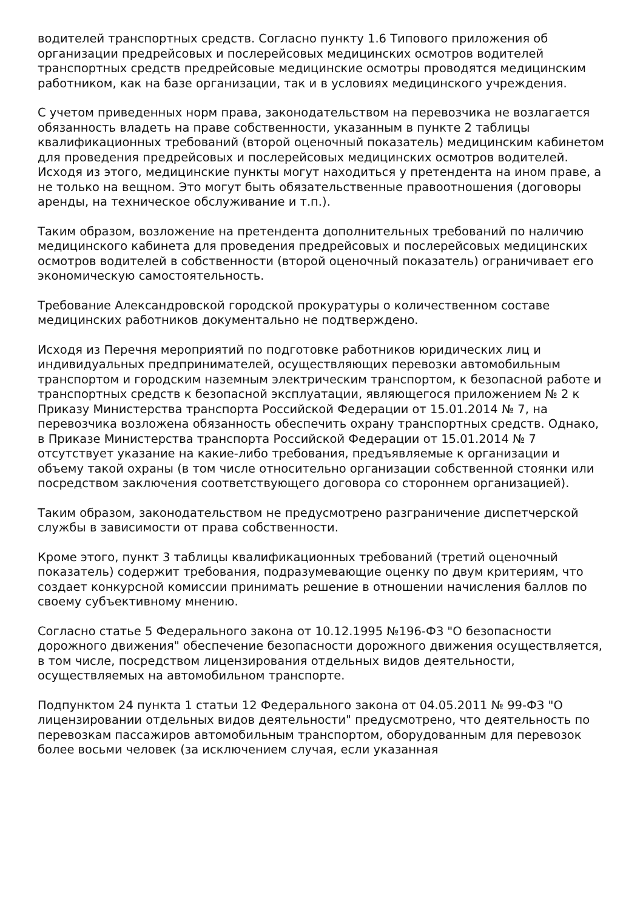водителей транспортных средств. Согласно пункту 1.6 Типового приложения об организации предрейсовых и послерейсовых медицинских осмотров водителей транспортных средств предрейсовые медицинские осмотры проводятся медицинским работником, как на базе организации, так и в условиях медицинского учреждения.
С учетом приведенных норм права, законодательством на перевозчика не возлагается обязанность владеть на праве собственности, указанным в пункте 2 таблицы квалификационных требований (второй оценочный показатель) медицинским кабинетом для проведения предрейсовых и послерейсовых медицинских осмотров водителей. Исходя из этого, медицинские пункты могут находиться у претендента на ином праве, а не только на вещном. Это могут быть обязательственные правоотношения (договоры аренды, на техническое обслуживание и т.п.).
Таким образом, возложение на претендента дополнительных требований по наличию медицинского кабинета для проведения предрейсовых и послерейсовых медицинских осмотров водителей в собственности (второй оценочный показатель) ограничивает его экономическую самостоятельность.
Требование Александровской городской прокуратуры о количественном составе медицинских работников документально не подтверждено.
Исходя из Перечня мероприятий по подготовке работников юридических лиц и индивидуальных предпринимателей, осуществляющих перевозки автомобильным транспортом и городским наземным электрическим транспортом, к безопасной работе и транспортных средств к безопасной эксплуатации, являющегося приложением № 2 к Приказу Министерства транспорта Российской Федерации от 15.01.2014 № 7, на перевозчика возложена обязанность обеспечить охрану транспортных средств. Однако, в Приказе Министерства транспорта Российской Федерации от 15.01.2014 № 7 отсутствует указание на какие-либо требования, предъявляемые к организации и объему такой охраны (в том числе относительно организации собственной стоянки или посредством заключения соответствующего договора со стороннем организацией).
Таким образом, законодательством не предусмотрено разграничение диспетчерской службы в зависимости от права собственности.
Кроме этого, пункт 3 таблицы квалификационных требований (третий оценочный показатель) содержит требования, подразумевающие оценку по двум критериям, что создает конкурсной комиссии принимать решение в отношении начисления баллов по своему субъективному мнению.
Согласно статье 5 Федерального закона от 10.12.1995 №196-ФЗ "О безопасности дорожного движения" обеспечение безопасности дорожного движения осуществляется, в том числе, посредством лицензирования отдельных видов деятельности, осуществляемых на автомобильном транспорте.
Подпунктом 24 пункта 1 статьи 12 Федерального закона от 04.05.2011 № 99-ФЗ "О лицензировании отдельных видов деятельности" предусмотрено, что деятельность по перевозкам пассажиров автомобильным транспортом, оборудованным для перевозок более восьми человек (за исключением случая, если указанная